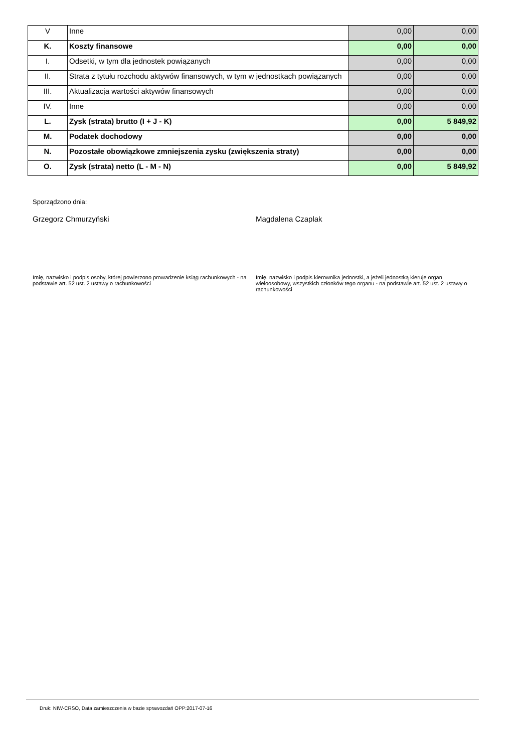| V | Inne | 0,00 | 0,00 |
| K. | Koszty finansowe | 0,00 | 0,00 |
| I. | Odsetki, w tym dla jednostek powiązanych | 0,00 | 0,00 |
| II. | Strata z tytułu rozchodu aktywów finansowych, w tym w jednostkach powiązanych | 0,00 | 0,00 |
| III. | Aktualizacja wartości aktywów finansowych | 0,00 | 0,00 |
| IV. | Inne | 0,00 | 0,00 |
| L. | Zysk (strata) brutto (I + J - K) | 0,00 | 5 849,92 |
| M. | Podatek dochodowy | 0,00 | 0,00 |
| N. | Pozostałe obowiązkowe zmniejszenia zysku (zwiększenia straty) | 0,00 | 0,00 |
| O. | Zysk (strata) netto (L - M - N) | 0,00 | 5 849,92 |
Sporządzono dnia:
Grzegorz Chmurzyński Magdalena Czaplak
Imię, nazwisko i podpis osoby, której powierzono prowadzenie ksiąg rachunkowych - na podstawie art. 52 ust. 2 ustawy o rachunkowości
Imię, nazwisko i podpis kierownika jednostki, a jeżeli jednostką kieruje organ wieloosobowy, wszystkich członków tego organu - na podstawie art. 52 ust. 2 ustawy o rachunkowości
Druk: NIW-CRSO, Data zamieszczenia w bazie sprawozdań OPP:2017-07-16